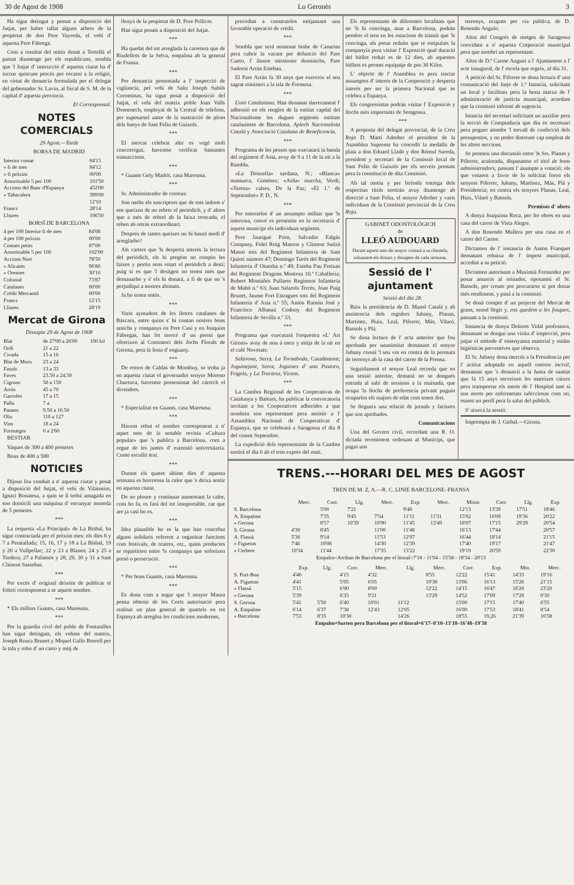30 de Agost de 1908 Lo Geronès 3
Ha sigut detingut y possat a disposició del Jutjat, per haber tallat alguns arbres de la propietat de don Pere Vayreda, el vehí d' aquesta Pere Fàbrega.
Com a resultat del mitin donat a Tortellá el passat diumenge per els republicans, sembla que 'l Jutjat d' instrucció d' aquesta ciutat ha d' incoar quiscum procés per escarni a la religió, en virtut de denuncia formulada per el delegat del gobernador Sr. Lavin, al fiscal de S. M. de la capital d' aquesta provincia.
El Corresponsal.
NOTES COMERCIALS
29 Agost.—Tarde
BORSA DE MADRID
| Interior contat | 84'15 |
| » fi de mes | 84'12 |
| » fi próxim | 00'00 |
| Amortisable 5 per 100 | 101'50 |
| Accions del Banc d'Espanya | 452'00 |
| » Tabacalera | 399'00 |
| | 12'10 |
| Francs | 28'14 |
| Lliures | 106'50 |
BORSÍ DE BARCELONA
| 4 per 100 Interior fi de mes | 84'08 |
| 4 per 100 próxim | 00'00 |
| Contats petits | 87'00 |
| Amortisable 5 per 100 | 102'00 |
| Accions Nort | 78'50 |
| » Alicants | 96'80 |
| » Orenses | 30'10 |
| Colonial | 73'87 |
| Catalanes | 00'00 |
| Crédit Mercantil | 00'00 |
| Francs | 12'15 |
| Lliures | 28'19 |
Mercat de Girona
Dissapte 29 de Agost de 1908
| Blat | de 27'00 a 26'00 | 100 kil |
| Ordi | 21 a 22 | |
| Civada | 15 a 16 | |
| Blat de Moro | 23 a 24 | |
| Fasols | 13 a 33 | |
| Faves | 23.50 a 24.50 | |
| Cigrons | 50 a 150 | |
| Arrós | 45 a 70 | |
| Garrofes | 17 a 15 | |
| Palla | 7 a | |
| Patates | 9.50 a 10.50 | |
| Olis | 110 a 127 | |
| Vins | 18 a 24 | |
| Formatges | 0 a 2'60 | |
BESTIAR
Vaques de 300 a 400 pessetes
Bous de 400 a 500
NOTICIES
Dijous fou conduit a n' aquesta ciutat y posat a disposició del Jutjat, el vehí de Vilatenim, Ignaci Bonatesa, a quin se li trobá amagada en son domicili una máquina d' encunyar moneda de 5 pessetes.
***
La orquesta «La Principal» de La Bisbal, ha sigut contractada per el próxim mes: els dies 6 y 7 a Peratallada; 15, 16, 17 y 18 a La Bisbal, 19 y 20 a Vullpellac; 22 y 23 a Blanes; 24 y 25 a Tordera; 27 a Palamós y 28, 29, 30 y 31 a Sant Climent Sassebas.
***
Per excés d' original deixém de publicar el folietí corresponent a nr aquest nombre.
***
* Els millors Guants, casa Maresma.
***
Per la guardia civil del poble de Fontanilles han sigut detinguts, els vehins del mateix, Joseph Roura Brunet y Miquel Gallo Borrell per la tala y robo d' un carro y mitj de
llenya de la propietat de D. Pere Pellicer.
Han sigut posats a disposició del Jutjat.
***
Ha quedat del tot arreglada la carretera que de Riudellots de la Selva, empalma ab la general de Fransa.
***
Per denuncia presentada a l' inspecció de vigilancia, pel vehí de Saltz Joseph Subils Corominas, ha sigut posat a disposició del Jutjat, el vehí del mateix poble Joan Valls Domenech, empleyat de la Central de telefons, per suposarsel autor de la sustracció de plom dels banys de Sant Feliu de Guixols.
***
El mercat celebrat ahir es vegé molt concorregut, haventse verificat bastantes transaccions.
***
* Guants Gely Madrit, casa Maresma.
***
Sr. Administrador de correus:
Son molts els suscriptors que de tots indrets s' ens queixen de no rebrer el periódich, y d' altres que a més de rebrel ab la faixa trencada, el reben ab retrás extraordinari.
Després de tantes queixes no hi haurá medi d' arreglarho?
Als carters que 'ls desperta interés la lectura del periódich, els hi pregém no rompin les faixes y portin sens retart el periódich a destí; puig si es que 'l desitgen no tenen més que demanarho y s' els hi donará, a fi de que no 's perjudiqui a nostres abonats.
Ja ho tenen entés.
***
Varis aymadors de les lletres catalanes de Báscara, entre quins s' hi contan nostres bons amichs y companys en Pere Cusi y en Joaquim Fábregas, han fet mercé d' un premi que ofereixen al Consistori dels Jochs Florals de Gerona, pera la festa d' enguany.
***
De retorn de Caldas de Montbuy, se troba ja en aquesta ciutat el governador senyor Moreno Churruca, haventse possesionat del cárrech el divendres.
***
* Especialitat en Guants, casa Maresma.
***
Havem rebut el nombre corresponent a n' aquet mes de la notable revista «Cultura popular» que 's publica a Barcelona, com a orgue de les juntes d' extensió universitaria. Conte escullit text.
***
Durant els quatre últims díes d' aquesta setmana es horrorosa la calor que 's deixa sentir en aquesta ciutat.
De no ploure y continuar aumentant la calor, com ho fa, es fará del tot insoportable, car que are ja casi ho es.
***
Idea plausible ho es la que han concebut alguns solidaris referent a organisar funcions com festivals, de teatres, etz., quins productes se repartirien entre 'ls companys que sofreixen presó o persecució.
***
* Per bons Guants, casa Maresma.
***
Es dona com a segur que 'l senyor Maura pensa obtenir de les Corts autorisació pera realisar un plan general de quartels en tot Espanya ab arregloa les condicions modernes,
procedint a construirlos mitjansant una favorable operació de crédit.
***
Sembla que será nomenat bisbe de Canarias pera cubrir la vacant per defunció del Pare Cueto, l' ilustre missioner dominichs, Pare Sadorni Arrán Esteban.
El Pare Arrán fa 30 anys que exerceix el seu sagrat ministeri a la isla de Formosa.
***
Unió Catalanista. Han demanat darrerament l' adhessió en els rengles de la entitat capdal del Nacionalisme les dugues següents entitats catalanistes de Barcelona, Aplech Nacionalista Catalá y Associació Catalana de Beneficencia.
***
Programa de les pesses que executará la banda del regiment d' Asia, avuy de 9 a 11 de la nit a la Rambla.
«La Donzella» sardana, N.; «Blanca» massurca, Giménez; «Aida» marcha, Verdi; «Teresa» valses, De la Paz; «El 1.º de Septiembre» P. D., N.
***
Per enterarlos d' un assumpto militar que 'ls interessa, convé es presentin en la secretaría d' aquest municipi els individuus següents.
Pere Jaurigué Prim, Salvador Falgás Company, Fidel Roig Matons y Climent Sutirá Massó tots del Regiment Infantería de Sant Quintí número 47; Domingo Turós del Regiment Infantería d' Otumba n.º 49; Esteba Pau Freixas del Regiment Dragons Montesa 10.º Caballería; Robert Montañés Pullares Regiment Infantería de Mahó n.º 63; Juan Salarols Terrés, Joan Puig Brunet, Jaume Fort Estragues tots del Regiment Infantería d' Asia n.º 55; Antón Ramón José y Francisco Albasná Codony del Regiment Infantería de Sevilla n.º 33.
***
Programa que executará l'orquestra «L' Art Gironí» avny de nou á once y mitja de la nit en el café Novetats:
Saltirona, Serra; La Tornaboda, Casademont; Joguinejant, Serra; Joguines d' una Pastoro, Frigola, y La Traviesa, Vicens.
***
La Cambra Regional de les Cooperativas de Catalunya y Balears, ha publicat la convocatoria invitant a les Cooperatives adherides a que nombrin son representant pera assistir a l' Assamblea Nacional de Cooperativas d' Espanya, que se celebrará a Saragossa el dia 8 del vinent Septembre.
La expedició dels representants de la Cambra sortirá el dia 6 ab el tren exprés del matí.
Els representants de diferentes localitats que no 'ls hi convinga, anar a Barcelona, podrán pendrer el tren en les estacions de tránsit que 'ls convinga, als preus reduits que te estipulats la companyía pera visitar l' Exposició qual duració del bitllet reduit es de 12 dies, ab aquestos bitllets es permet equipatje de pes 30 Kilos.
L' objecte de l' Asamblea es pera tractar assumptes d' interés de la Cooperació y desperta interés per ser la primera Nacional que se celebra a Espanya.
Els congressistas podrán visitar l' Exposició y llochs més importants de Seragossa.
***
A proposta del delegat provincial, de la Creu Roja D. Martí Adroher el president de la Asamblea Suprema ha concedit la medalla de plata a don Eduard Lladó y don Rómul Sureda, president y secretari de la Comissió local de Sant Felin de Guixols per els serveis prestats pera la constitució de dita Comissió.
Ab tal motiu y per ferloshi entrega dels respectius titols sortirán avuy diumenge ab direcció a Sant Feliu, el senyor Adroher y varis individuus de la Comissió provincial de la Creu Roja.
GABINET ODONTOLÓGICH
de
LLEÓ AUDOUARD
Durant aquest mes dit senyor visitará a sa clientela, solsament els dimars y dissaptes de cada setmana.
Sessió de l' ajuntament
Sessió del dia 28.
Baix la presidencia de D. Manel Catalá y ab assistencia dels regidors Jubany, Planas, Martinez, Huix, Leal, Piferrer, Más, Vilaró, Bassols y Plá.
Se dona lectura de l' acta anterior que fou aprobada per unanimitat demanant el senyor Jubany consti 'l seu vot en contra de la permuta de terrenys ab la casa del carrer de la Prensa.
Seguidament el senyor Leal recorda que en una sessió anterior, demaná no se dongués entrada al saló de sessions a la mainada, que ocupa 'ls llochs de preferencia privant puguin ocuparlos els majors de edat com tenen dret.
Se llegueix una relació de jornals y factures que son aprobades.
Comunicacions
Una del Govern civil, recordant una R. O. dictada recentment ordenant al Municipi, que pagui uns
terrenys, ocupats per via pública, de D. Rosendo Angulo.
Altra del Congrés de metges de Saragossa convidant a n' aquesta Corporació municipal pera que nombri un representant.
Altra de D.ª Carme Auguet a l' Ajuntament a l' acte inaugural, de l' escola que regeix, al dia 31.
A petició del Sr. Piferrer se dona lectura d' una comunicació del Jutje de 1.ª Istancia, solicitant un local y facilitats pera la bona marxa de l' administració de justicia municipal, acordant que la comissió informi ab urgencia.
Istancia del secretari solicitant un auxiliar pera la secció de Comptaduría que diu es necessari pera poguer atendre 'l trevall de confecció dels presupostos, y no poder distreure cap empleat de les altres seccions.
Se promou una discussió entre 'ls Srs. Planas y Piferrer, acalorada, disputantse el títol de bons administradors, passant l' asumpte a votació; els que votaren a favor de lo solicitat foren els senyors Piferrer, Jubany, Martinez, Más, Plá y Presidencia; en contra els senyors Planas, Leal, Huix, Vilaró y Bassols.
Permisos d' obres
A donya Joaquima Roca, per fer obres en una casa del carrer de Vista Alegre.
A don Rosendo Mullera per una casa en el carrer del Carme.
Dictamen de l' instancia de Anton Franquet demanant rebaixa de l' impost municipal, accedint a sa petició.
Dictamen autorisant a Maximiá Fernandez per posar anuncis al orinador, oposantsi el Sr. Bassols, per creure pot procurarse si pot donar més rendiment, y pasá a la comissió.
Se doná compte d' un projecte del Mercat de grans, sensd llegir y, ens quedém a les fosques, passant a la comissió.
Instancia de donya Dolores Vidal professora, demanant se dongui una visita d' inspecció, pera jutjar el métode d' ensenyansa material y midas higiénicas preventives que observa.
El Sr. Jubany dona mercés a la Presidencia per l' actitut adoptada en aquell enterro incivil, demanant que 's denuncii a la Junta de sanitat que fá 15 anys serveixen les mateixes caixes pera transportar els morts de l' Hospital tant si son morts per enfermetats iufecciosas com no, essent un perill pera la salut del públich.
S' aixecá la sessió.
Imprempta de J. Girbal.—Girona.
TRENS.---HORARI DEL MES DE AGOST
TREN DE M. Z, A.—R. C. LINIE BARCELONE–FRANSA
| | Merc. | Corr. | Llg. | Merc. | Exp. | Merc. | Mixto | Corr. | Llg. | Exp. |
| --- | --- | --- | --- | --- | --- | --- | --- | --- | --- | --- |
| S. Barcelona | | 5'00 | 7'21 | | 9'40 | | 12'13 | 13'39 | 17'51 | 18'46 |
| A. Empalme | | 7'35 | 9'45 | 7'54 | 11'11 | 11'31 | 15'02 | 16'09 | 19'36 | 20'22 |
| » Gerona | | 8'57 | 10'39 | 10'00 | 11'45 | 13'49 | 18'07 | 17'15 | 29'29 | 20'54 |
| S. Girona | 4'30 | 8'45 | | 11'00 | 11'48 | | 16'13 | 17'44 | | 20'57 |
| A. Flassá | 5'36 | 9'14 | | 11'53 | 12'07 | | 16'44 | 18'14 | | 21'15 |
| » Figueras | 7'46 | 10'08 | | 14'30 | 12'39 | | 17'40 | 19'17 | | 21'47 |
| » Cerbere | 10'34 | 11'44 | | 17'35 | 13'22 | | 19'19 | 20'59 | | 22'30 |
| Empalm=Arriban de Barcelona per el litoral=7'18 - 11'04 - 15'58 - 18'34 - 20'13 | | | | | | | | | | |
| | Exp. | Llg. | Corr. | Merc. | Llg. | Merc. | Corr. | Exp. | Mto. | Merc. |
| --- | --- | --- | --- | --- | --- | --- | --- | --- | --- | --- |
| S. Port-Bou | 4'40 | | 4'15 | 4'32 | | 8'55 | 12'22 | 15'41 | 14'33 | 19'16 |
| A. Figueras | 4'41 | | 5'05 | 6'05 | | 10'38 | 13'06 | 16'13 | 15'26 | 21'15 |
| » Flassá | 5'15 | | 6'00 | 8'00 | | 12'22 | 14'15 | 16'47 | 16'28 | 23'20 |
| » Gerona | 5'39 | | 6'35 | 9'21 | | 13'29 | 14'52 | 17'09 | 17'28 | 0'30 |
| S. Gerona | 5'41 | 5'50 | 6'40 | 10'01 | 11'12 | | 15'00 | 17'15 | 17'40 | 6'55 |
| A. Empalme | 6'14 | 6'37 | 7'38 | 12'43 | 12'05 | | 16'00 | 17'53 | 18'41 | 8'54 |
| » Barcelona | 7'53 | 8'35 | 10'30 | | 14'26 | | 18'55 | 19,26 | 21'39 | 16'58 |
| Empalm=Surten pera Barcelona per el litoral=6'17–8'10–13'18–16'48–19'38 | | | | | | | | | | |